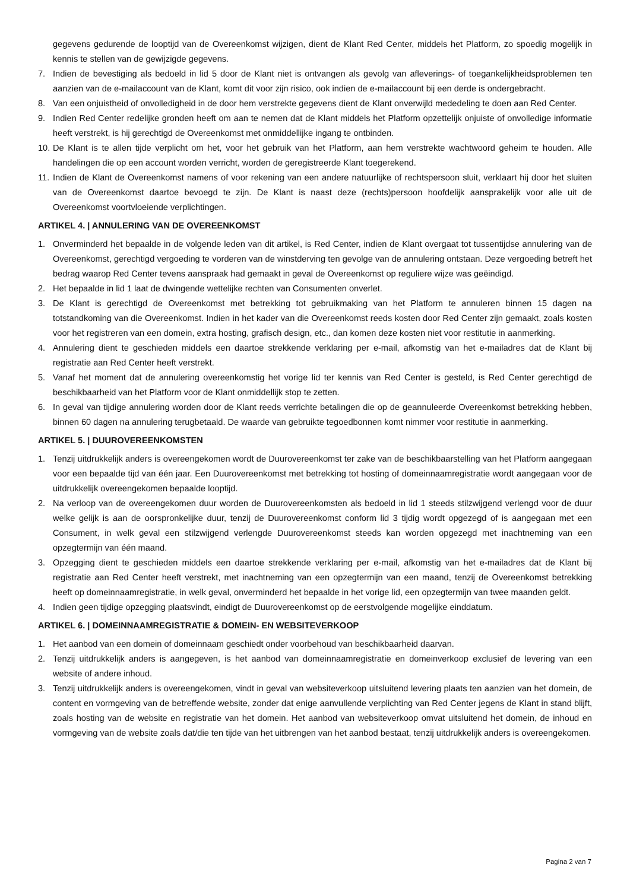gegevens gedurende de looptijd van de Overeenkomst wijzigen, dient de Klant Red Center, middels het Platform, zo spoedig mogelijk in kennis te stellen van de gewijzigde gegevens.
7. Indien de bevestiging als bedoeld in lid 5 door de Klant niet is ontvangen als gevolg van afleverings- of toegankelijkheidsproblemen ten aanzien van de e-mailaccount van de Klant, komt dit voor zijn risico, ook indien de e-mailaccount bij een derde is ondergebracht.
8. Van een onjuistheid of onvolledigheid in de door hem verstrekte gegevens dient de Klant onverwijld mededeling te doen aan Red Center.
9. Indien Red Center redelijke gronden heeft om aan te nemen dat de Klant middels het Platform opzettelijk onjuiste of onvolledige informatie heeft verstrekt, is hij gerechtigd de Overeenkomst met onmiddellijke ingang te ontbinden.
10. De Klant is te allen tijde verplicht om het, voor het gebruik van het Platform, aan hem verstrekte wachtwoord geheim te houden. Alle handelingen die op een account worden verricht, worden de geregistreerde Klant toegerekend.
11. Indien de Klant de Overeenkomst namens of voor rekening van een andere natuurlijke of rechtspersoon sluit, verklaart hij door het sluiten van de Overeenkomst daartoe bevoegd te zijn. De Klant is naast deze (rechts)persoon hoofdelijk aansprakelijk voor alle uit de Overeenkomst voortvloeiende verplichtingen.
ARTIKEL 4. | ANNULERING VAN DE OVEREENKOMST
1. Onverminderd het bepaalde in de volgende leden van dit artikel, is Red Center, indien de Klant overgaat tot tussentijdse annulering van de Overeenkomst, gerechtigd vergoeding te vorderen van de winstderving ten gevolge van de annulering ontstaan. Deze vergoeding betreft het bedrag waarop Red Center tevens aanspraak had gemaakt in geval de Overeenkomst op reguliere wijze was geëindigd.
2. Het bepaalde in lid 1 laat de dwingende wettelijke rechten van Consumenten onverlet.
3. De Klant is gerechtigd de Overeenkomst met betrekking tot gebruikmaking van het Platform te annuleren binnen 15 dagen na totstandkoming van die Overeenkomst. Indien in het kader van die Overeenkomst reeds kosten door Red Center zijn gemaakt, zoals kosten voor het registreren van een domein, extra hosting, grafisch design, etc., dan komen deze kosten niet voor restitutie in aanmerking.
4. Annulering dient te geschieden middels een daartoe strekkende verklaring per e-mail, afkomstig van het e-mailadres dat de Klant bij registratie aan Red Center heeft verstrekt.
5. Vanaf het moment dat de annulering overeenkomstig het vorige lid ter kennis van Red Center is gesteld, is Red Center gerechtigd de beschikbaarheid van het Platform voor de Klant onmiddellijk stop te zetten.
6. In geval van tijdige annulering worden door de Klant reeds verrichte betalingen die op de geannuleerde Overeenkomst betrekking hebben, binnen 60 dagen na annulering terugbetaald. De waarde van gebruikte tegoedbonnen komt nimmer voor restitutie in aanmerking.
ARTIKEL 5. | DUUROVEREENKOMSTEN
1. Tenzij uitdrukkelijk anders is overeengekomen wordt de Duurovereenkomst ter zake van de beschikbaarstelling van het Platform aangegaan voor een bepaalde tijd van één jaar. Een Duurovereenkomst met betrekking tot hosting of domeinnaamregistratie wordt aangegaan voor de uitdrukkelijk overeengekomen bepaalde looptijd.
2. Na verloop van de overeengekomen duur worden de Duurovereenkomsten als bedoeld in lid 1 steeds stilzwijgend verlengd voor de duur welke gelijk is aan de oorspronkelijke duur, tenzij de Duurovereenkomst conform lid 3 tijdig wordt opgezegd of is aangegaan met een Consument, in welk geval een stilzwijgend verlengde Duurovereenkomst steeds kan worden opgezegd met inachtneming van een opzegtermijn van één maand.
3. Opzegging dient te geschieden middels een daartoe strekkende verklaring per e-mail, afkomstig van het e-mailadres dat de Klant bij registratie aan Red Center heeft verstrekt, met inachtneming van een opzegtermijn van een maand, tenzij de Overeenkomst betrekking heeft op domeinnaamregistratie, in welk geval, onverminderd het bepaalde in het vorige lid, een opzegtermijn van twee maanden geldt.
4. Indien geen tijdige opzegging plaatsvindt, eindigt de Duurovereenkomst op de eerstvolgende mogelijke einddatum.
ARTIKEL 6. | DOMEINNAAMREGISTRATIE & DOMEIN- EN WEBSITEVERKOOP
1. Het aanbod van een domein of domeinnaam geschiedt onder voorbehoud van beschikbaarheid daarvan.
2. Tenzij uitdrukkelijk anders is aangegeven, is het aanbod van domeinnaamregistratie en domeinverkoop exclusief de levering van een website of andere inhoud.
3. Tenzij uitdrukkelijk anders is overeengekomen, vindt in geval van websiteverkoop uitsluitend levering plaats ten aanzien van het domein, de content en vormgeving van de betreffende website, zonder dat enige aanvullende verplichting van Red Center jegens de Klant in stand blijft, zoals hosting van de website en registratie van het domein. Het aanbod van websiteverkoop omvat uitsluitend het domein, de inhoud en vormgeving van de website zoals dat/die ten tijde van het uitbrengen van het aanbod bestaat, tenzij uitdrukkelijk anders is overeengekomen.
Pagina 2 van 7